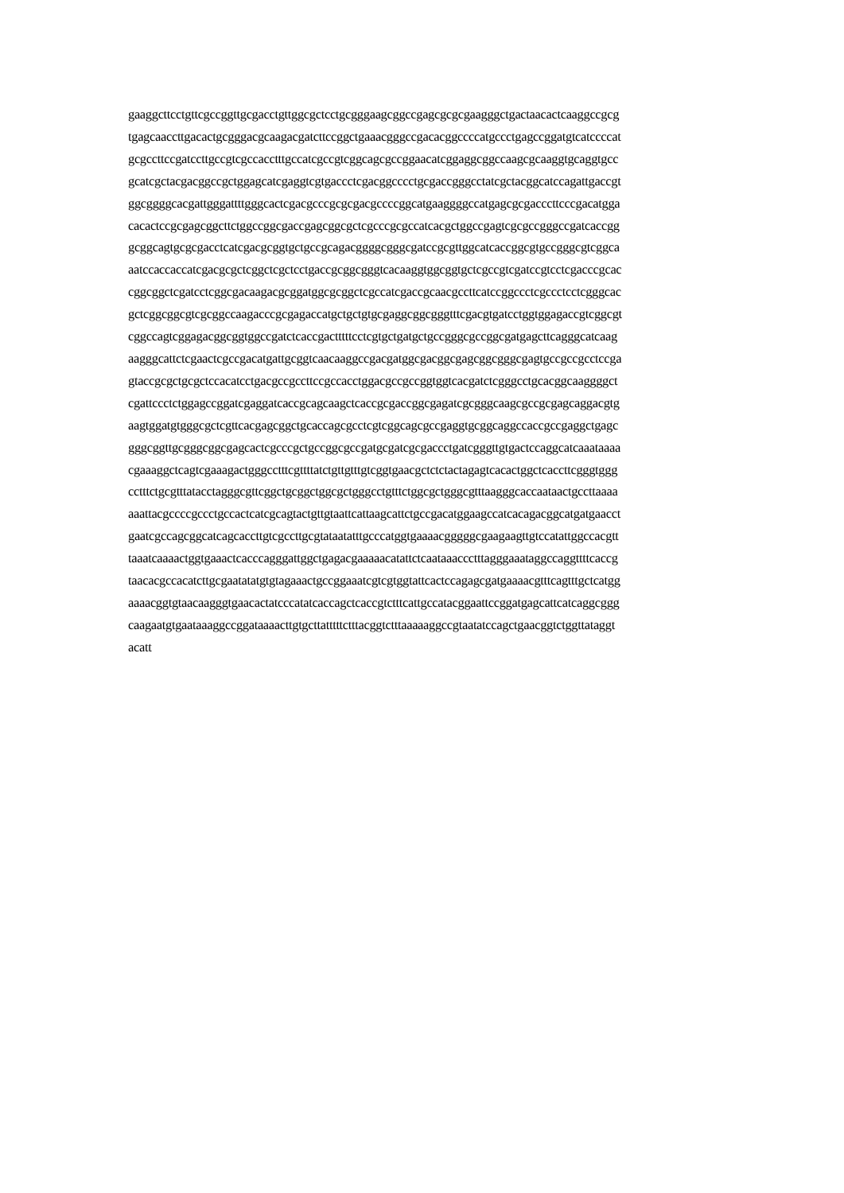gaaggcttcctgttcgccggttgcgacctgttggcgctcctgcgggaagcggccgagcgcgcgaagggctgactaacactcaaggccgcg
tgagcaaccttgacactgcgggacgcaagacgatcttccggctgaaacgggccgacacggccccatgccctgagccggatgtcatccccat
gcgccttccgatccttgccgtcgccacctttgccatcgccgtcggcagcgccggaacatcggaggcggccaagcgcaaggtgcaggtgcc
gcatcgctacgacggccgctggagcatcgaggtcgtgaccctcgacggcccctgcgaccgggcctatcgctacggcatccagattgaccgt
ggcggggcacgattgggattttgggcactcgacgcccgcgcgacgccccggcatgaaggggccatgagcgcgacccttcccgacatgga
cacactccgcgagcggcttctggccggcgaccgagcggcgctcgcccgcgccatcacgctggccgagtcgcgccgggccgatcaccgg
gcggcagtgcgcgacctcatcgacgcggtgctgccgcagacggggcgggcgatccgcgttggcatcaccggcgtgccgggcgtcggca
aatccaccaccatcgacgcgctcggctcgctcctgaccgcggcgggtcacaaggtggcggtgctcgccgtcgatccgtcctcgacccgcac
cggcggctcgatcctcggcgacaagacgcggatggcgcggctcgccatcgaccgcaacgccttcatccggccctcgccctcctcgggcac
gctcggcggcgtcgcggccaagacccgcgagaccatgctgctgtgcgaggcggcgggtttcgacgtgatcctggtggagaccgtcggcgt
cggccagtcggagacggcggtggccgatctcaccgactttttcctcgtgctgatgctgccgggcgccggcgatgagcttcagggcatcaag
aagggcattctcgaactcgccgacatgattgcggtcaacaaggccgacgatggcgacggcgagcggcgggcgagtgccgccgcctccga
gtaccgcgctgcgctccacatcctgacgccgccttccgccacctggacgccgccggtggtcacgatctcgggcctgcacggcaaggggct
cgattccctctggagccggatcgaggatcaccgcagcaagctcaccgcgaccggcgagatcgcgggcaagcgccgcgagcaggacgtg
aagtggatgtgggcgctcgttcacgagcggctgcaccagcgcctcgtcggcagcgccgaggtgcggcaggccaccgccgaggctgagc
gggcggttgcgggcggcgagcactcgcccgctgccggcgccgatgcgatcgcgaccctgatcgggttgtgactccaggcatcaaataaaa
cgaaaggctcagtcgaaagactgggcctttcgttttatctgttgtttgtcggtgaacgctctctactagagtcacactggctcaccttcgggtggg
cctttctgcgtttatacctagggcgttcggctgcggctggcgctgggcctgtttctggcgctgggcgtttaagggcaccaataactgccttaaaa
aaattacgccccgccctgccactcatcgcagtactgttgtaattcattaagcattctgccgacatggaagccatcacagacggcatgatgaacct
gaatcgccagcggcatcagcaccttgtcgccttgcgtataatatttgcccatggtgaaaacgggggcgaagaagttgtccatattggccacgtt
taaatcaaaactggtgaaactcacccagggattggctgagacgaaaaacatattctcaataaaccctttagggaaataggccaggttttcaccg
taacacgccacatcttgcgaatatatgtgtagaaactgccggaaatcgtcgtggtattcactccagagcgatgaaaacgtttcagtttgctcatgg
aaaacggtgtaacaagggtgaacactatcccatatcaccagctcaccgtctttcattgccatacggaattccggatgagcattcatcaggcggg
caagaatgtgaataaaggccggataaaacttgtgcttatttttctttacggtctttaaaaaggccgtaatatccagctgaacggtctggttataggt
acatt